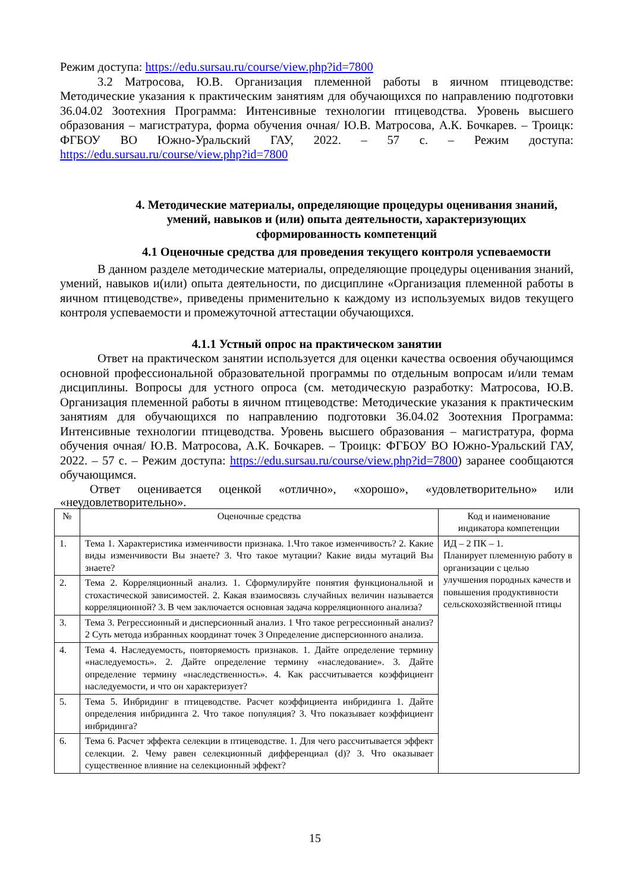Режим доступа: https://edu.sursau.ru/course/view.php?id=7800
3.2 Матросова, Ю.В. Организация племенной работы в яичном птицеводстве: Методические указания к практическим занятиям для обучающихся по направлению подготовки 36.04.02 Зоотехния Программа: Интенсивные технологии птицеводства. Уровень высшего образования – магистратура, форма обучения очная/ Ю.В. Матросова, А.К. Бочкарев. – Троицк: ФГБОУ ВО Южно-Уральский ГАУ, 2022. – 57 с. – Режим доступа: https://edu.sursau.ru/course/view.php?id=7800
4. Методические материалы, определяющие процедуры оценивания знаний, умений, навыков и (или) опыта деятельности, характеризующих сформированность компетенций
4.1 Оценочные средства для проведения текущего контроля успеваемости
В данном разделе методические материалы, определяющие процедуры оценивания знаний, умений, навыков и(или) опыта деятельности, по дисциплине «Организация племенной работы в яичном птицеводстве», приведены применительно к каждому из используемых видов текущего контроля успеваемости и промежуточной аттестации обучающихся.
4.1.1 Устный опрос на практическом занятии
Ответ на практическом занятии используется для оценки качества освоения обучающимся основной профессиональной образовательной программы по отдельным вопросам и/или темам дисциплины. Вопросы для устного опроса (см. методическую разработку: Матросова, Ю.В. Организация племенной работы в яичном птицеводстве: Методические указания к практическим занятиям для обучающихся по направлению подготовки 36.04.02 Зоотехния Программа: Интенсивные технологии птицеводства. Уровень высшего образования – магистратура, форма обучения очная/ Ю.В. Матросова, А.К. Бочкарев. – Троицк: ФГБОУ ВО Южно-Уральский ГАУ, 2022. – 57 с. – Режим доступа: https://edu.sursau.ru/course/view.php?id=7800) заранее сообщаются обучающимся.
Ответ оценивается оценкой «отлично», «хорошо», «удовлетворительно» или «неудовлетворительно».
| № | Оценочные средства | Код и наименование индикатора компетенции |
| --- | --- | --- |
| 1. | Тема 1. Характеристика изменчивости признака. 1.Что такое изменчивость? 2. Какие виды изменчивости Вы знаете? 3. Что такое мутации? Какие виды мутаций Вы знаете? | ИД – 2 ПК – 1. Планирует племенную работу в организации с целью улучшения породных качеств и повышения продуктивности сельскохозяйственной птицы |
| 2. | Тема 2. Корреляционный анализ. 1. Сформулируйте понятия функциональной и стохастической зависимостей. 2. Какая взаимосвязь случайных величин называется корреляционной? 3. В чем заключается основная задача корреляционного анализа? | |
| 3. | Тема 3. Регрессионный и дисперсионный анализ. 1 Что такое регрессионный анализ? 2 Суть метода избранных координат точек 3 Определение дисперсионного анализа. | |
| 4. | Тема 4. Наследуемость, повторяемость признаков. 1. Дайте определение термину «наследуемость». 2. Дайте определение термину «наследование». 3. Дайте определение термину «наследственность». 4. Как рассчитывается коэффициент наследуемости, и что он характеризует? | |
| 5. | Тема 5. Инбридинг в птицеводстве. Расчет коэффициента инбридинга 1. Дайте определения инбридинга 2. Что такое популяция? 3. Что показывает коэффициент инбридинга? | |
| 6. | Тема 6. Расчет эффекта селекции в птицеводстве. 1. Для чего рассчитывается эффект селекции. 2. Чему равен селекционный дифференциал (d)? 3. Что оказывает существенное влияние на селекционный эффект? | |
15